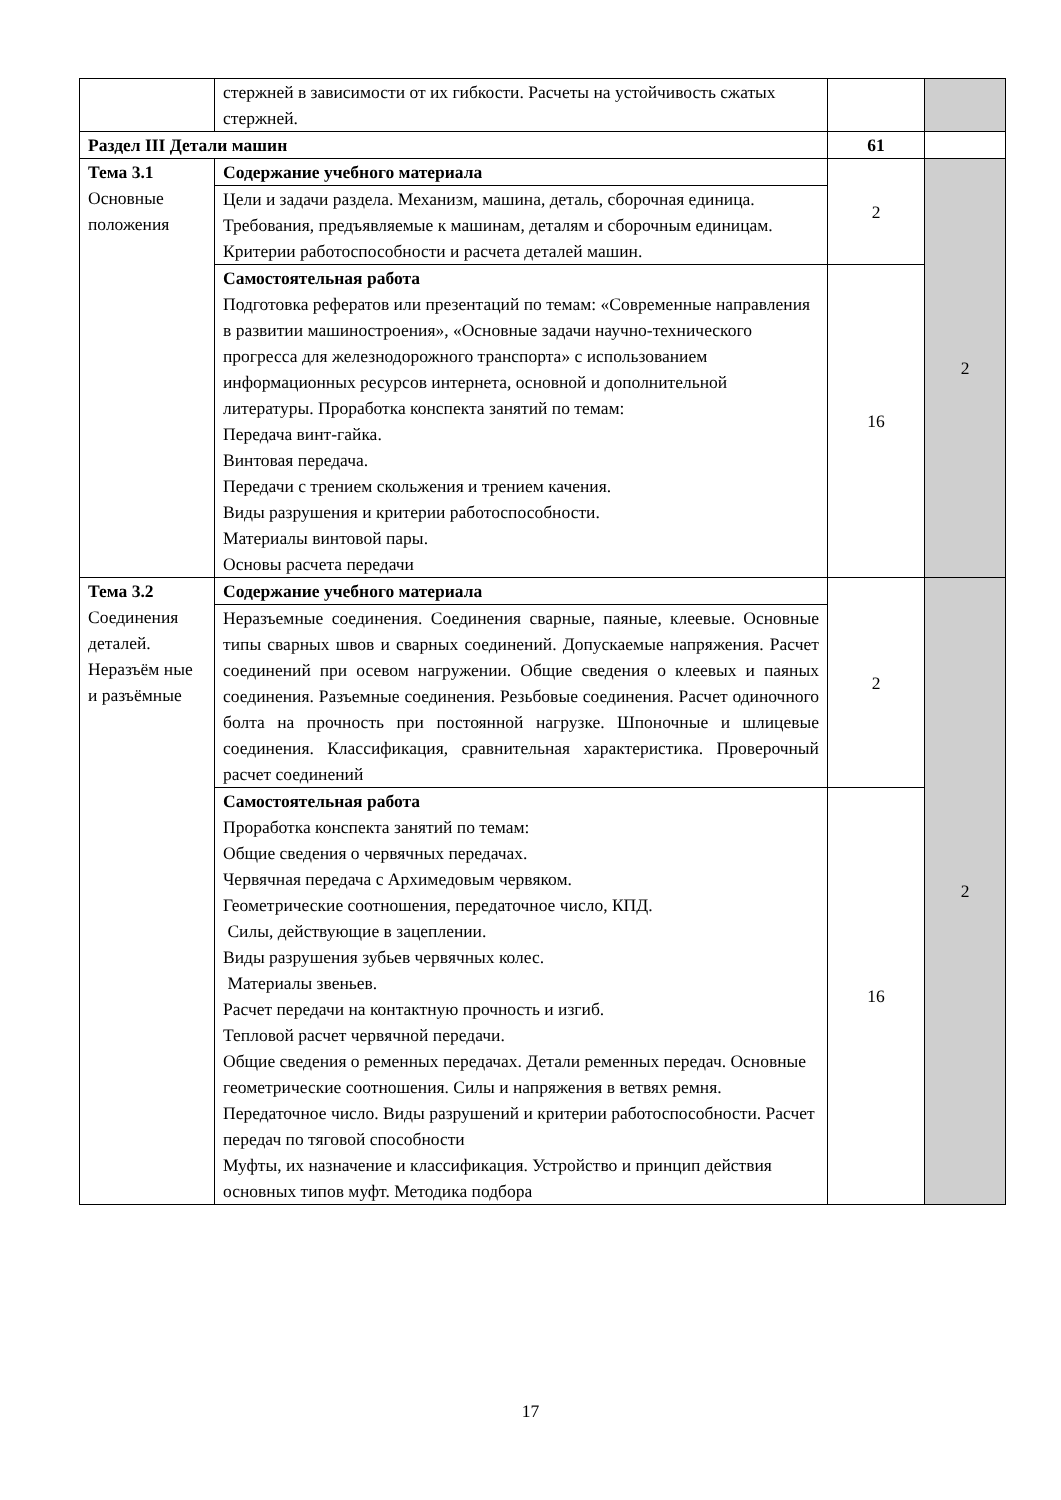| | стержней в зависимости от их гибкости. Расчеты на устойчивость сжатых стержней. | | |
| Раздел III Детали машин | | 61 | |
| Тема 3.1 Основные положения | Содержание учебного материала | 2 | 2 |
| | Цели и задачи раздела. Механизм, машина, деталь, сборочная единица. Требования, предъявляемые к машинам, деталям и сборочным единицам. Критерии работоспособности и расчета деталей машин. | | |
| | Самостоятельная работа Подготовка рефератов или презентаций по темам: «Современные направления в развитии машиностроения», «Основные задачи научно-технического прогресса для железнодорожного транспорта» с использованием информационных ресурсов интернета, основной и дополнительной литературы. Проработка конспекта занятий по темам: Передача винт-гайка. Винтовая передача. Передачи с трением скольжения и трением качения. Виды разрушения и критерии работоспособности. Материалы винтовой пары. Основы расчета передачи | 16 | |
| Тема 3.2 Соединения деталей. Неразъём ные и разъёмные | Содержание учебного материала | 2 | 2 |
| | Неразъемные соединения. Соединения сварные, паяные, клеевые. Основные типы сварных швов и сварных соединений. Допускаемые напряжения. Расчет соединений при осевом нагружении. Общие сведения о клеевых и паяных соединения. Разъемные соединения. Резьбовые соединения. Расчет одиночного болта на прочность при постоянной нагрузке. Шпоночные и шлицевые соединения. Классификация, сравнительная характеристика. Проверочный расчет соединений | | |
| | Самостоятельная работа Проработка конспекта занятий по темам: Общие сведения о червячных передачах. Червячная передача с Архимедовым червяком. Геометрические соотношения, передаточное число, КПД. Силы, действующие в зацеплении. Виды разрушения зубьев червячных колес. Материалы звеньев. Расчет передачи на контактную прочность и изгиб. Тепловой расчет червячной передачи. Общие сведения о ременных передачах. Детали ременных передач. Основные геометрические соотношения. Силы и напряжения в ветвях ремня. Передаточное число. Виды разрушений и критерии работоспособности. Расчет передач по тяговой способности Муфты, их назначение и классификация. Устройство и принцип действия основных типов муфт. Методика подбора | 16 | |
17